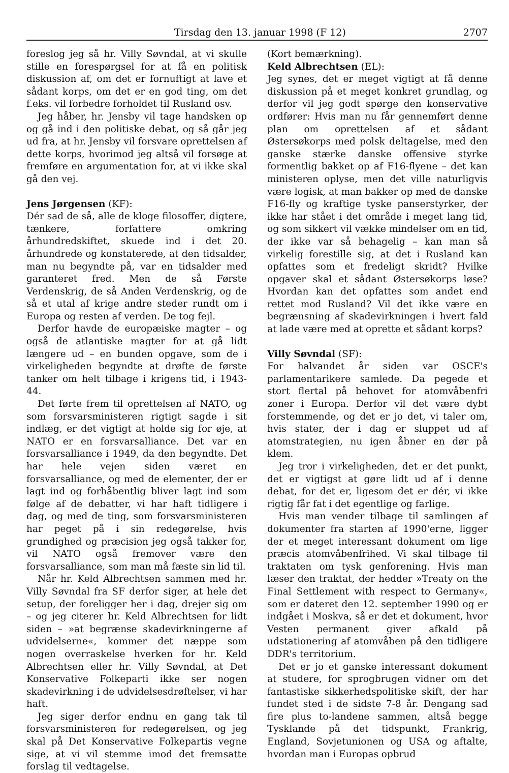Tirsdag den 13. januar 1998 (F 12) 2707
foreslog jeg så hr. Villy Søvndal, at vi skulle stille en forespørgsel for at få en politisk diskussion af, om det er fornuftigt at lave et sådant korps, om det er en god ting, om det f.eks. vil forbedre forholdet til Rusland osv.
Jeg håber, hr. Jensby vil tage handsken op og gå ind i den politiske debat, og så går jeg ud fra, at hr. Jensby vil forsvare oprettelsen af dette korps, hvorimod jeg altså vil forsøge at fremføre en argumentation for, at vi ikke skal gå den vej.
Jens Jørgensen (KF):
Dér sad de så, alle de kloge filosoffer, digtere, tænkere, forfattere omkring århundredskiftet, skuede ind i det 20. århundrede og konstaterede, at den tidsalder, man nu begyndte på, var en tidsalder med garanteret fred. Men de så Første Verdenskrig, de så Anden Verdenskrig, og de så et utal af krige andre steder rundt om i Europa og resten af verden. De tog fejl.
Derfor havde de europæiske magter – og også de atlantiske magter for at gå lidt længere ud – en bunden opgave, som de i virkeligheden begyndte at drøfte de første tanker om helt tilbage i krigens tid, i 1943-44.
Det førte frem til oprettelsen af NATO, og som forsvarsministeren rigtigt sagde i sit indlæg, er det vigtigt at holde sig for øje, at NATO er en forsvarsalliance. Det var en forsvarsalliance i 1949, da den begyndte. Det har hele vejen siden været en forsvarsalliance, og med de elementer, der er lagt ind og forhåbentlig bliver lagt ind som følge af de debatter, vi har haft tidligere i dag, og med de ting, som forsvarsministeren har peget på i sin redegørelse, hvis grundighed og præcision jeg også takker for, vil NATO også fremover være den forsvarsalliance, som man må fæste sin lid til.
Når hr. Keld Albrechtsen sammen med hr. Villy Søvndal fra SF derfor siger, at hele det setup, der foreligger her i dag, drejer sig om – og jeg citerer hr. Keld Albrechtsen for lidt siden – »at begrænse skadevirkningerne af udvidelserne«, kommer det næppe som nogen overraskelse hverken for hr. Keld Albrechtsen eller hr. Villy Søvndal, at Det Konservative Folkeparti ikke ser nogen skadevirkning i de udvidelsesdrøftelser, vi har haft.
Jeg siger derfor endnu en gang tak til forsvarsministeren for redegørelsen, og jeg skal på Det Konservative Folkepartis vegne sige, at vi vil stemme imod det fremsatte forslag til vedtagelse.
(Kort bemærkning).
Keld Albrechtsen (EL):
Jeg synes, det er meget vigtigt at få denne diskussion på et meget konkret grundlag, og derfor vil jeg godt spørge den konservative ordfører: Hvis man nu får gennemført denne plan om oprettelsen af et sådant Østersøkorps med polsk deltagelse, med den ganske stærke danske offensive styrke formentlig bakket op af F16-flyene – det kan ministeren oplyse, men det ville naturligvis være logisk, at man bakker op med de danske F16-fly og kraftige tyske panserstyrker, der ikke har stået i det område i meget lang tid, og som sikkert vil vække mindelser om en tid, der ikke var så behagelig – kan man så virkelig forestille sig, at det i Rusland kan opfattes som et fredeligt skridt? Hvilke opgaver skal et sådant Østersøkorps løse? Hvordan kan det opfattes som andet end rettet mod Rusland? Vil det ikke være en begrænsning af skadevirkningen i hvert fald at lade være med at oprette et sådant korps?
Villy Søvndal (SF):
For halvandet år siden var OSCE's parlamentarikere samlede. Da pegede et stort flertal på behovet for atomvåbenfri zoner i Europa. Derfor vil det være dybt forstemmende, og det er jo det, vi taler om, hvis stater, der i dag er sluppet ud af atomstrategien, nu igen åbner en dør på klem.
Jeg tror i virkeligheden, det er det punkt, det er vigtigst at gøre lidt ud af i denne debat, for det er, ligesom det er dér, vi ikke rigtig får fat i det egentlige og farlige.
Hvis man vender tilbage til samlingen af dokumenter fra starten af 1990'erne, ligger der et meget interessant dokument om lige præcis atomvåbenfrihed. Vi skal tilbage til traktaten om tysk genforening. Hvis man læser den traktat, der hedder »Treaty on the Final Settlement with respect to Germany«, som er dateret den 12. september 1990 og er indgået i Moskva, så er det et dokument, hvor Vesten permanent giver afkald på udstationering af atomvåben på den tidligere DDR's territorium.
Det er jo et ganske interessant dokument at studere, for sprogbrugen vidner om det fantastiske sikkerhedspolitiske skift, der har fundet sted i de sidste 7-8 år. Dengang sad fire plus to-landene sammen, altså begge Tysklande på det tidspunkt, Frankrig, England, Sovjetunionen og USA og aftalte, hvordan man i Europas opbrud